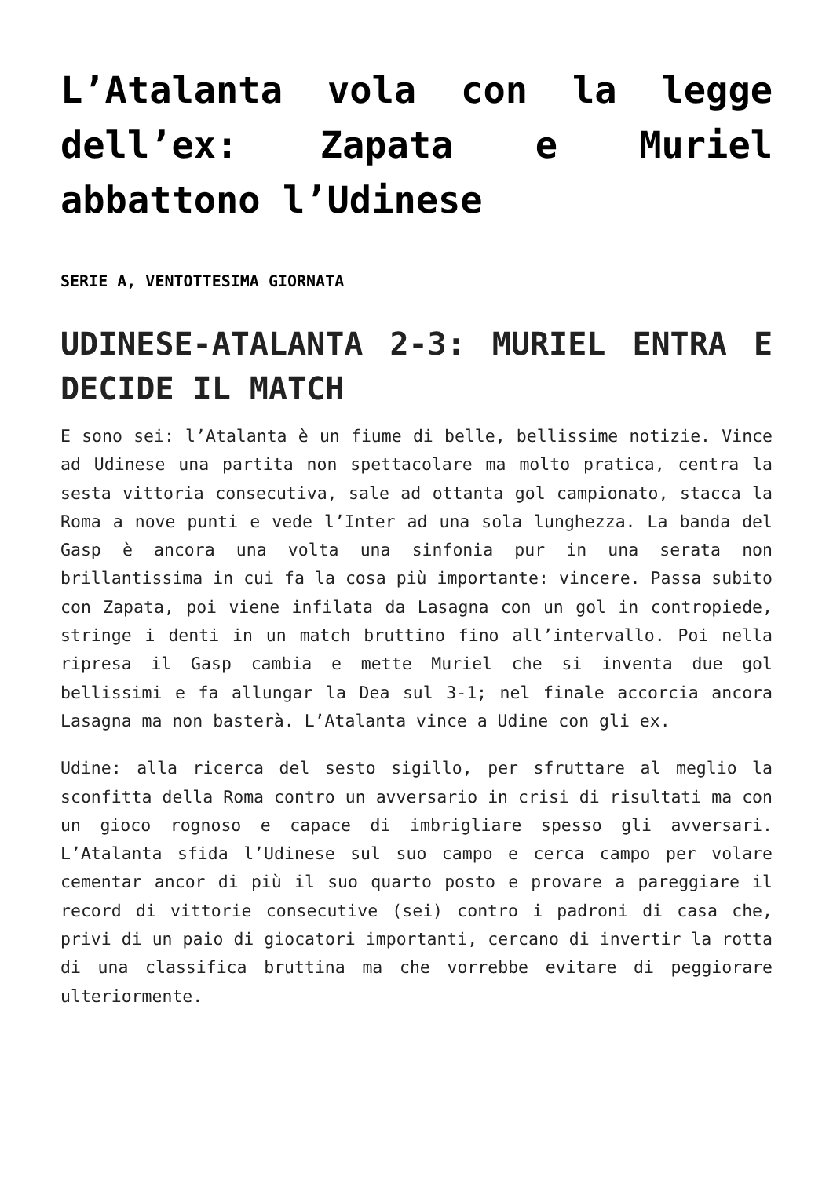L’Atalanta vola con la legge dell’ex: Zapata e Muriel abbattono l’Udinese
SERIE A, VENTOTTESIMA GIORNATA
UDINESE-ATALANTA 2-3: MURIEL ENTRA E DECIDE IL MATCH
E sono sei: l’Atalanta è un fiume di belle, bellissime notizie. Vince ad Udinese una partita non spettacolare ma molto pratica, centra la sesta vittoria consecutiva, sale ad ottanta gol campionato, stacca la Roma a nove punti e vede l’Inter ad una sola lunghezza. La banda del Gasp è ancora una volta una sinfonia pur in una serata non brillantissima in cui fa la cosa più importante: vincere. Passa subito con Zapata, poi viene infilata da Lasagna con un gol in contropiede, stringe i denti in un match bruttino fino all’intervallo. Poi nella ripresa il Gasp cambia e mette Muriel che si inventa due gol bellissimi e fa allungar la Dea sul 3-1; nel finale accorcia ancora Lasagna ma non basterà. L’Atalanta vince a Udine con gli ex.
Udine: alla ricerca del sesto sigillo, per sfruttare al meglio la sconfitta della Roma contro un avversario in crisi di risultati ma con un gioco rognoso e capace di imbrigliare spesso gli avversari. L’Atalanta sfida l’Udinese sul suo campo e cerca campo per volare cementar ancor di più il suo quarto posto e provare a pareggiare il record di vittorie consecutive (sei) contro i padroni di casa che, privi di un paio di giocatori importanti, cercano di invertir la rotta di una classifica bruttina ma che vorrebbe evitare di peggiorare ulteriormente.